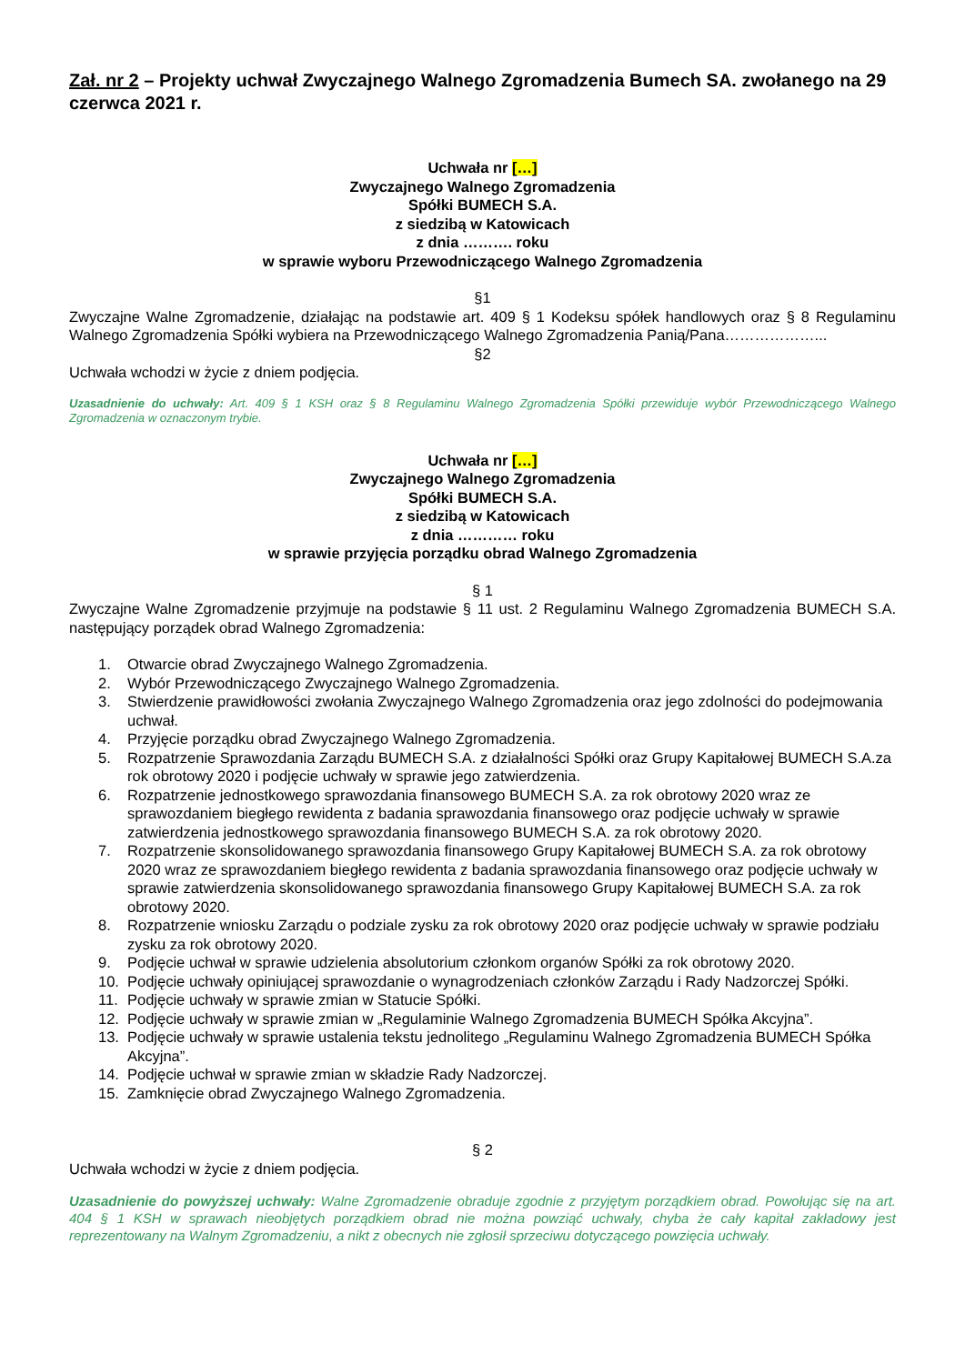Zał. nr 2 – Projekty uchwał Zwyczajnego Walnego Zgromadzenia Bumech SA. zwołanego na 29 czerwca 2021 r.
Uchwała nr […]
Zwyczajnego Walnego Zgromadzenia
Spółki BUMECH S.A.
z siedzibą w Katowicach
z dnia ………. roku
w sprawie wyboru Przewodniczącego Walnego Zgromadzenia
§1
Zwyczajne Walne Zgromadzenie, działając na podstawie art. 409 § 1 Kodeksu spółek handlowych oraz § 8 Regulaminu Walnego Zgromadzenia Spółki wybiera na Przewodniczącego Walnego Zgromadzenia Panią/Pana………………...
§2
Uchwała wchodzi w życie z dniem podjęcia.
Uzasadnienie do uchwały: Art. 409 § 1 KSH oraz § 8 Regulaminu Walnego Zgromadzenia Spółki przewiduje wybór Przewodniczącego Walnego Zgromadzenia w oznaczonym trybie.
Uchwała nr […]
Zwyczajnego Walnego Zgromadzenia
Spółki BUMECH S.A.
z siedzibą w Katowicach
z dnia ………… roku
w sprawie przyjęcia porządku obrad Walnego Zgromadzenia
§ 1
Zwyczajne Walne Zgromadzenie przyjmuje na podstawie § 11 ust. 2 Regulaminu Walnego Zgromadzenia BUMECH S.A. następujący porządek obrad Walnego Zgromadzenia:
1. Otwarcie obrad Zwyczajnego Walnego Zgromadzenia.
2. Wybór Przewodniczącego Zwyczajnego Walnego Zgromadzenia.
3. Stwierdzenie prawidłowości zwołania Zwyczajnego Walnego Zgromadzenia oraz jego zdolności do podejmowania uchwał.
4. Przyjęcie porządku obrad Zwyczajnego Walnego Zgromadzenia.
5. Rozpatrzenie Sprawozdania Zarządu BUMECH S.A. z działalności Spółki oraz Grupy Kapitałowej BUMECH S.A.za rok obrotowy 2020 i podjęcie uchwały w sprawie jego zatwierdzenia.
6. Rozpatrzenie jednostkowego sprawozdania finansowego BUMECH S.A. za rok obrotowy 2020 wraz ze sprawozdaniem biegłego rewidenta z badania sprawozdania finansowego oraz podjęcie uchwały w sprawie zatwierdzenia jednostkowego sprawozdania finansowego BUMECH S.A. za rok obrotowy 2020.
7. Rozpatrzenie skonsolidowanego sprawozdania finansowego Grupy Kapitałowej BUMECH S.A. za rok obrotowy 2020 wraz ze sprawozdaniem biegłego rewidenta z badania sprawozdania finansowego oraz podjęcie uchwały w sprawie zatwierdzenia skonsolidowanego sprawozdania finansowego Grupy Kapitałowej BUMECH S.A. za rok obrotowy 2020.
8. Rozpatrzenie wniosku Zarządu o podziale zysku za rok obrotowy 2020 oraz podjęcie uchwały w sprawie podziału zysku za rok obrotowy 2020.
9. Podjęcie uchwał w sprawie udzielenia absolutorium członkom organów Spółki za rok obrotowy 2020.
10. Podjęcie uchwały opiniującej sprawozdanie o wynagrodzeniach członków Zarządu i Rady Nadzorczej Spółki.
11. Podjęcie uchwały w sprawie zmian w Statucie Spółki.
12. Podjęcie uchwały w sprawie zmian w „Regulaminie Walnego Zgromadzenia BUMECH Spółka Akcyjna”.
13. Podjęcie uchwały w sprawie ustalenia tekstu jednolitego „Regulaminu Walnego Zgromadzenia BUMECH Spółka Akcyjna”.
14. Podjęcie uchwał w sprawie zmian w składzie Rady Nadzorczej.
15. Zamknięcie obrad Zwyczajnego Walnego Zgromadzenia.
§ 2
Uchwała wchodzi w życie z dniem podjęcia.
Uzasadnienie do powyższej uchwały: Walne Zgromadzenie obraduje zgodnie z przyjętym porządkiem obrad. Powołując się na art. 404 § 1 KSH w sprawach nieobjętych porządkiem obrad nie można powziąć uchwały, chyba że cały kapitał zakładowy jest reprezentowany na Walnym Zgromadzeniu, a nikt z obecnych nie zgłosił sprzeciwu dotyczącego powzięcia uchwały.